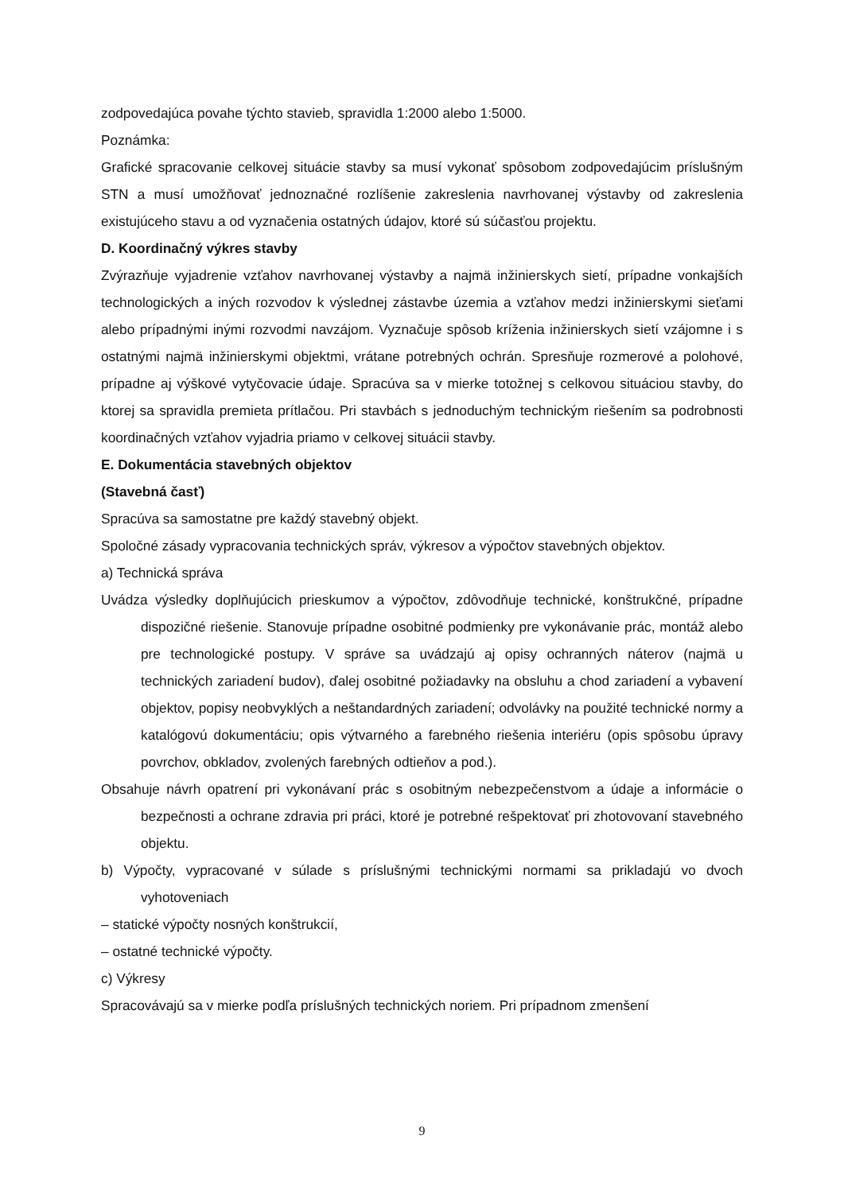zodpovedajúca povahe týchto stavieb, spravidla 1:2000 alebo 1:5000.
Poznámka:
Grafické spracovanie celkovej situácie stavby sa musí vykonať spôsobom zodpovedajúcim príslušným STN a musí umožňovať jednoznačné rozlíšenie zakreslenia navrhovanej výstavby od zakreslenia existujúceho stavu a od vyznačenia ostatných údajov, ktoré sú súčasťou projektu.
D. Koordinačný výkres stavby
Zvýrazňuje vyjadrenie vzťahov navrhovanej výstavby a najmä inžinierskych sietí, prípadne vonkajších technologických a iných rozvodov k výslednej zástavbe územia a vzťahov medzi inžinierskymi sieťami alebo prípadnými inými rozvodmi navzájom. Vyznačuje spôsob kríženia inžinierskych sietí vzájomne i s ostatnými najmä inžinierskymi objektmi, vrátane potrebných ochrán. Spresňuje rozmerové a polohové, prípadne aj výškové vytyčovacie údaje. Spracúva sa v mierke totožnej s celkovou situáciou stavby, do ktorej sa spravidla premieta prítlačou. Pri stavbách s jednoduchým technickým riešením sa podrobnosti koordinačných vzťahov vyjadria priamo v celkovej situácii stavby.
E. Dokumentácia stavebných objektov
(Stavebná časť)
Spracúva sa samostatne pre každý stavebný objekt.
Spoločné zásady vypracovania technických správ, výkresov a výpočtov stavebných objektov.
a) Technická správa
Uvádza výsledky doplňujúcich prieskumov a výpočtov, zdôvodňuje technické, konštrukčné, prípadne dispozičné riešenie. Stanovuje prípadne osobitné podmienky pre vykonávanie prác, montáž alebo pre technologické postupy. V správe sa uvádzajú aj opisy ochranných náterov (najmä u technických zariadení budov), ďalej osobitné požiadavky na obsluhu a chod zariadení a vybavení objektov, popisy neobvyklých a neštandardných zariadení; odvolávky na použité technické normy a katalógovú dokumentáciu; opis výtvarného a farebného riešenia interiéru (opis spôsobu úpravy povrchov, obkladov, zvolených farebných odtieňov a pod.).
Obsahuje návrh opatrení pri vykonávaní prác s osobitným nebezpečenstvom a údaje a informácie o bezpečnosti a ochrane zdravia pri práci, ktoré je potrebné rešpektovať pri zhotovovaní stavebného objektu.
b) Výpočty, vypracované v súlade s príslušnými technickými normami sa prikladajú vo dvoch vyhotoveniach
– statické výpočty nosných konštrukcií,
– ostatné technické výpočty.
c) Výkresy
Spracovávajú sa v mierke podľa príslušných technických noriem. Pri prípadnom zmenšení
9